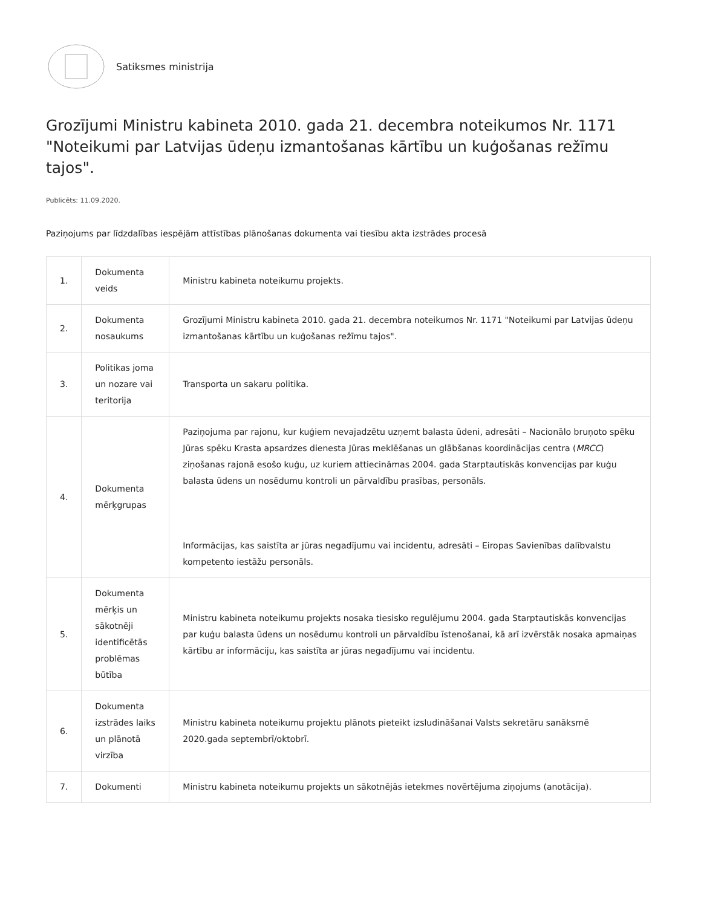Satiksmes ministrija
Grozījumi Ministru kabineta 2010. gada 21. decembra noteikumos Nr. 1171 "Noteikumi par Latvijas ūdeņu izmantošanas kārtību un kuģošanas režīmu tajos".
Publicēts: 11.09.2020.
Paziņojums par līdzdalības iespējām attīstības plānošanas dokumenta vai tiesību akta izstrādes procesā
| 1. | Dokumenta veids | Ministru kabineta noteikumu projekts. |
| 2. | Dokumenta nosaukums | Grozījumi Ministru kabineta 2010. gada 21. decembra noteikumos Nr. 1171 "Noteikumi par Latvijas ūdeņu izmantošanas kārtību un kuģošanas režīmu tajos". |
| 3. | Politikas joma un nozare vai teritorija | Transporta un sakaru politika. |
| 4. | Dokumenta mērķgrupas | Paziņojuma par rajonu, kur kuģiem nevajadzētu uzņemt balasta ūdeni, adresāti – Nacionālo bruņoto spēku Jūras spēku Krasta apsardzes dienesta Jūras meklēšanas un glābšanas koordinācijas centra ( MRCC ) ziņošanas rajonā esošo kuģu, uz kuriem attiecināmas 2004. gada Starptautiskās konvencijas par kuģu balasta ūdens un nosēdumu kontroli un pārvaldību prasības, personāls. Informācijas, kas saistīta ar jūras negadījumu vai incidentu, adresāti – Eiropas Savienības dalībvalstu kompetento iestāžu personāls. |
| 5. | Dokumenta mērķis un sākotnēji identificētās problēmas būtība | Ministru kabineta noteikumu projekts nosaka tiesisko regulējumu 2004. gada Starptautiskās konvencijas par kuģu balasta ūdens un nosēdumu kontroli un pārvaldību īstenošanai, kā arī izvērstāk nosaka apmaiņas kārtību ar informāciju, kas saistīta ar jūras negadījumu vai incidentu. |
| 6. | Dokumenta izstrādes laiks un plānotā virzība | Ministru kabineta noteikumu projektu plānots pieteikt izsludināšanai Valsts sekretāru sanāksmē 2020.gada septembrī/oktobrī. |
| 7. | Dokumenti | Ministru kabineta noteikumu projekts un sākotnējās ietekmes novērtējuma ziņojums (anotācija). |